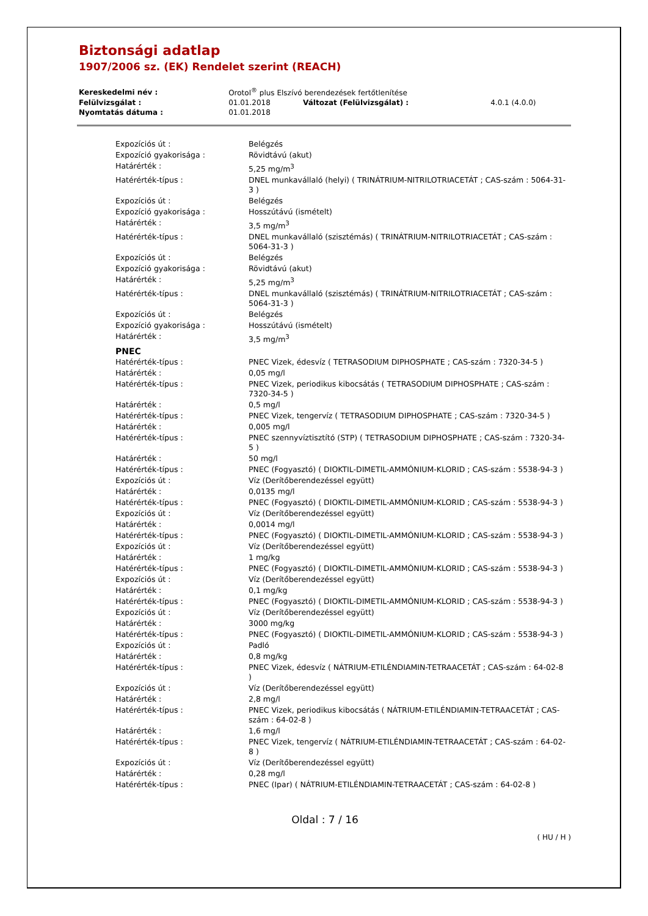Biztonsági adatlap
1907/2006 sz. (EK) Rendelet szerint (REACH)
| Kereskedelmi név : | Orotol<sup>®</sup> plus Elszívó berendezések fertőtlenítése | | |
| Felülvizsgálat : | 01.01.2018 | Változat (Felülvizsgálat) : | 4.0.1 (4.0.0) |
| Nyomtatás dátuma : | 01.01.2018 | | |
| Expozíciós út : | Belégzés |
| Expozíció gyakorisága : | Rövidtávú (akut) |
| Határérték : | 5,25 mg/m<sup>3</sup> |
| Hatérérték-típus : | DNEL munkavállaló (helyi) ( TRINÁTRIUM-NITRILOTRIACETÁT ; CAS-szám : 5064-31-3 ) |
| Expozíciós út : | Belégzés |
| Expozíció gyakorisága : | Hosszútávú (ismételt) |
| Határérték : | 3,5 mg/m<sup>3</sup> |
| Hatérérték-típus : | DNEL munkavállaló (szisztémás) ( TRINÁTRIUM-NITRILOTRIACETÁT ; CAS-szám : 5064-31-3 ) |
| Expozíciós út : | Belégzés |
| Expozíció gyakorisága : | Rövidtávú (akut) |
| Határérték : | 5,25 mg/m<sup>3</sup> |
| Hatérérték-típus : | DNEL munkavállaló (szisztémás) ( TRINÁTRIUM-NITRILOTRIACETÁT ; CAS-szám : 5064-31-3 ) |
| Expozíciós út : | Belégzés |
| Expozíció gyakorisága : | Hosszútávú (ismételt) |
| Határérték : | 3,5 mg/m<sup>3</sup> |
| PNEC | |
| Hatérérték-típus : | PNEC Vizek, édesvíz ( TETRASODIUM DIPHOSPHATE ; CAS-szám : 7320-34-5 ) |
| Határérték : | 0,05 mg/l |
| Hatérérték-típus : | PNEC Vizek, periodikus kibocsátás ( TETRASODIUM DIPHOSPHATE ; CAS-szám : 7320-34-5 ) |
| Határérték : | 0,5 mg/l |
| Hatérérték-típus : | PNEC Vizek, tengervíz ( TETRASODIUM DIPHOSPHATE ; CAS-szám : 7320-34-5 ) |
| Határérték : | 0,005 mg/l |
| Hatérérték-típus : | PNEC szennyvíztisztító (STP) ( TETRASODIUM DIPHOSPHATE ; CAS-szám : 7320-34-5 ) |
| Határérték : | 50 mg/l |
| Hatérérték-típus : | PNEC (Fogyasztó) ( DIOKTIL-DIMETIL-AMMÓNIUM-KLORID ; CAS-szám : 5538-94-3 ) |
| Expozíciós út : | Víz (Derítőberendezéssel együtt) |
| Határérték : | 0,0135 mg/l |
| Hatérérték-típus : | PNEC (Fogyasztó) ( DIOKTIL-DIMETIL-AMMÓNIUM-KLORID ; CAS-szám : 5538-94-3 ) |
| Expozíciós út : | Víz (Derítőberendezéssel együtt) |
| Határérték : | 0,0014 mg/l |
| Hatérérték-típus : | PNEC (Fogyasztó) ( DIOKTIL-DIMETIL-AMMÓNIUM-KLORID ; CAS-szám : 5538-94-3 ) |
| Expozíciós út : | Víz (Derítőberendezéssel együtt) |
| Határérték : | 1 mg/kg |
| Hatérérték-típus : | PNEC (Fogyasztó) ( DIOKTIL-DIMETIL-AMMÓNIUM-KLORID ; CAS-szám : 5538-94-3 ) |
| Expozíciós út : | Víz (Derítőberendezéssel együtt) |
| Határérték : | 0,1 mg/kg |
| Hatérérték-típus : | PNEC (Fogyasztó) ( DIOKTIL-DIMETIL-AMMÓNIUM-KLORID ; CAS-szám : 5538-94-3 ) |
| Expozíciós út : | Víz (Derítőberendezéssel együtt) |
| Határérték : | 3000 mg/kg |
| Hatérérték-típus : | PNEC (Fogyasztó) ( DIOKTIL-DIMETIL-AMMÓNIUM-KLORID ; CAS-szám : 5538-94-3 ) |
| Expozíciós út : | Padló |
| Határérték : | 0,8 mg/kg |
| Hatérérték-típus : | PNEC Vizek, édesvíz ( NÁTRIUM-ETILÉNDIAMIN-TETRAACETÁT ; CAS-szám : 64-02-8 ) |
| Expozíciós út : | Víz (Derítőberendezéssel együtt) |
| Határérték : | 2,8 mg/l |
| Hatérérték-típus : | PNEC Vizek, periodikus kibocsátás ( NÁTRIUM-ETILÉNDIAMIN-TETRAACETÁT ; CAS-szám : 64-02-8 ) |
| Határérték : | 1,6 mg/l |
| Hatérérték-típus : | PNEC Vizek, tengervíz ( NÁTRIUM-ETILÉNDIAMIN-TETRAACETÁT ; CAS-szám : 64-02-8 ) |
| Expozíciós út : | Víz (Derítőberendezéssel együtt) |
| Határérték : | 0,28 mg/l |
| Hatérérték-típus : | PNEC (Ipar) ( NÁTRIUM-ETILÉNDIAMIN-TETRAACETÁT ; CAS-szám : 64-02-8 ) |
Oldal : 7 / 16
( HU / H )